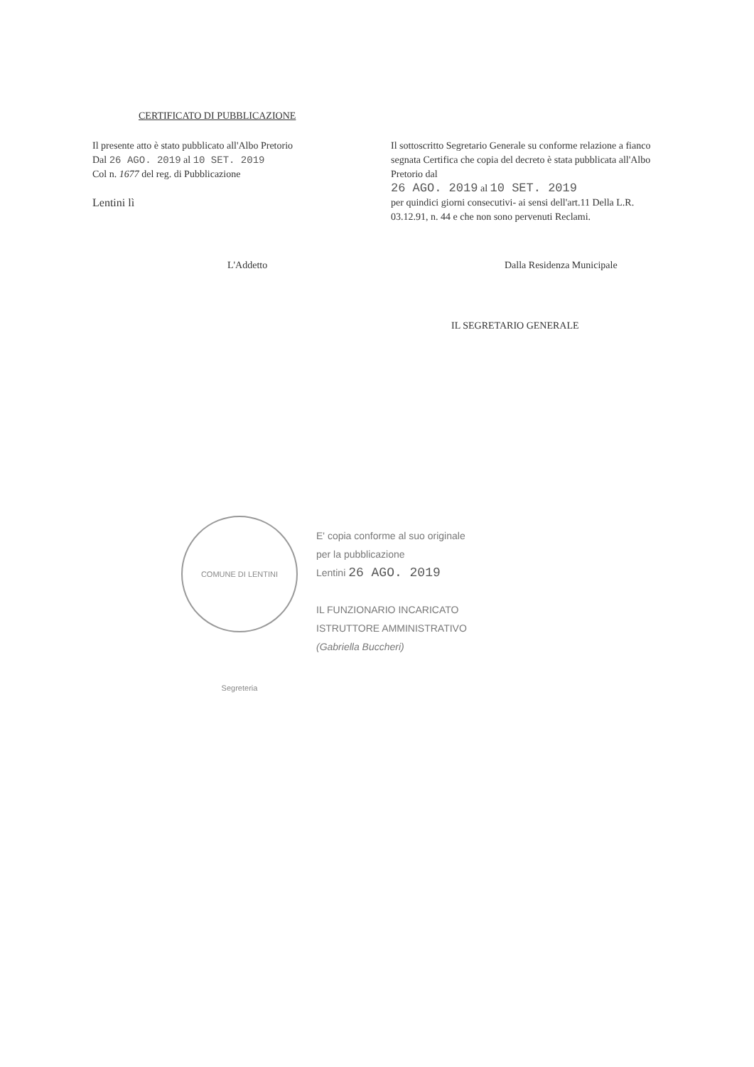CERTIFICATO DI PUBBLICAZIONE
Il presente atto è stato pubblicato all'Albo Pretorio
Dal 26 AGO. 2019 al 10 SET. 2019
Col n. 1677 del reg. di Pubblicazione
Lentini lì
Il sottoscritto Segretario Generale su conforme relazione a fianco segnata Certifica che copia del decreto è stata pubblicata all'Albo Pretorio dal
26 AGO. 2019 al 10 SET. 2019
per quindici giorni consecutivi- ai sensi dell'art.11 Della L.R. 03.12.91, n. 44 e che non sono pervenuti Reclami.
L'Addetto Dalla Residenza Municipale
IL SEGRETARIO GENERALE
COMUNE DI LENTINI Segreteria
E' copia conforme al suo originale
per la pubblicazione
Lentini 26 AGO. 2019
IL FUNZIONARIO INCARICATO
ISTRUTTORE AMMINISTRATIVO
(Gabriella Buccheri)